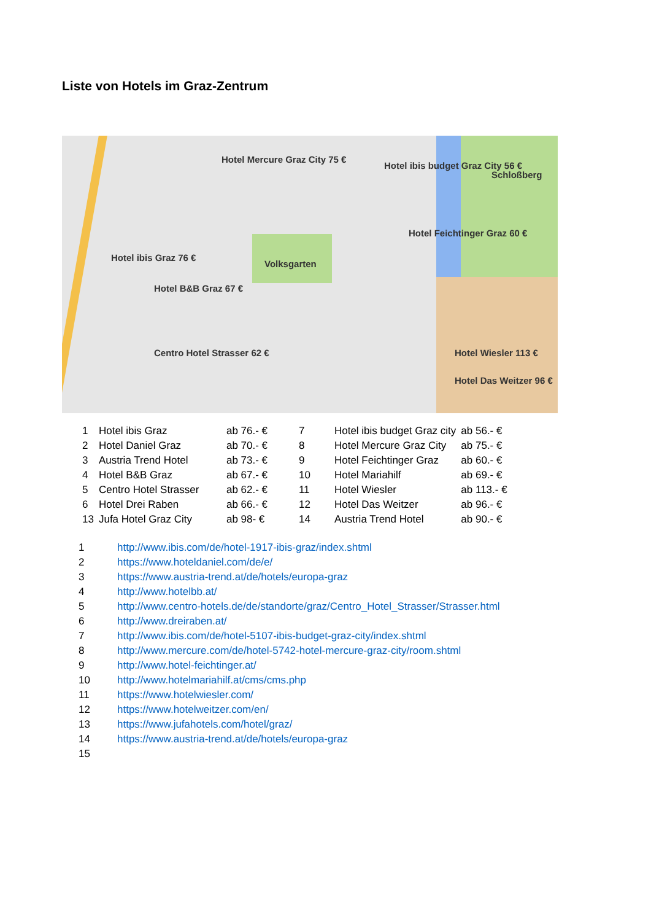Liste von Hotels im Graz-Zentrum
Hotel Mercure Graz City 75 €
Hotel ibis budget Graz City 56 €
Schloßberg
Hotel Feichtinger Graz 60 €
Hotel ibis Graz 76 €
Hotel B&B Graz 67 €
Volksgarten
Centro Hotel Strasser 62 € Hotel Wiesler 113 €
Hotel Das Weitzer 96 €
| 1 | Hotel ibis Graz | ab 76.- € | 7 | Hotel ibis budget Graz city | ab 56.- € |
| 2 | Hotel Daniel Graz | ab 70.- € | 8 | Hotel Mercure Graz City | ab 75.- € |
| 3 | Austria Trend Hotel | ab 73.- € | 9 | Hotel Feichtinger Graz | ab 60.- € |
| 4 | Hotel B&B Graz | ab 67.- € | 10 | Hotel Mariahilf | ab 69.- € |
| 5 | Centro Hotel Strasser | ab 62.- € | 11 | Hotel Wiesler | ab 113.- € |
| 6 | Hotel Drei Raben | ab 66.- € | 12 | Hotel Das Weitzer | ab 96.- € |
| 13 | Jufa Hotel Graz City | ab 98- € | 14 | Austria Trend Hotel | ab 90.- € |
| 1 | http://www.ibis.com/de/hotel-1917-ibis-graz/index.shtml |
| 2 | https://www.hoteldaniel.com/de/e/ |
| 3 | https://www.austria-trend.at/de/hotels/europa-graz |
| 4 | http://www.hotelbb.at/ |
| 5 | http://www.centro-hotels.de/de/standorte/graz/Centro_Hotel_Strasser/Strasser.html |
| 6 | http://www.dreiraben.at/ |
| 7 | http://www.ibis.com/de/hotel-5107-ibis-budget-graz-city/index.shtml |
| 8 | http://www.mercure.com/de/hotel-5742-hotel-mercure-graz-city/room.shtml |
| 9 | http://www.hotel-feichtinger.at/ |
| 10 | http://www.hotelmariahilf.at/cms/cms.php |
| 11 | https://www.hotelwiesler.com/ |
| 12 | https://www.hotelweitzer.com/en/ |
| 13 | https://www.jufahotels.com/hotel/graz/ |
| 14 | https://www.austria-trend.at/de/hotels/europa-graz |
| 15 | |